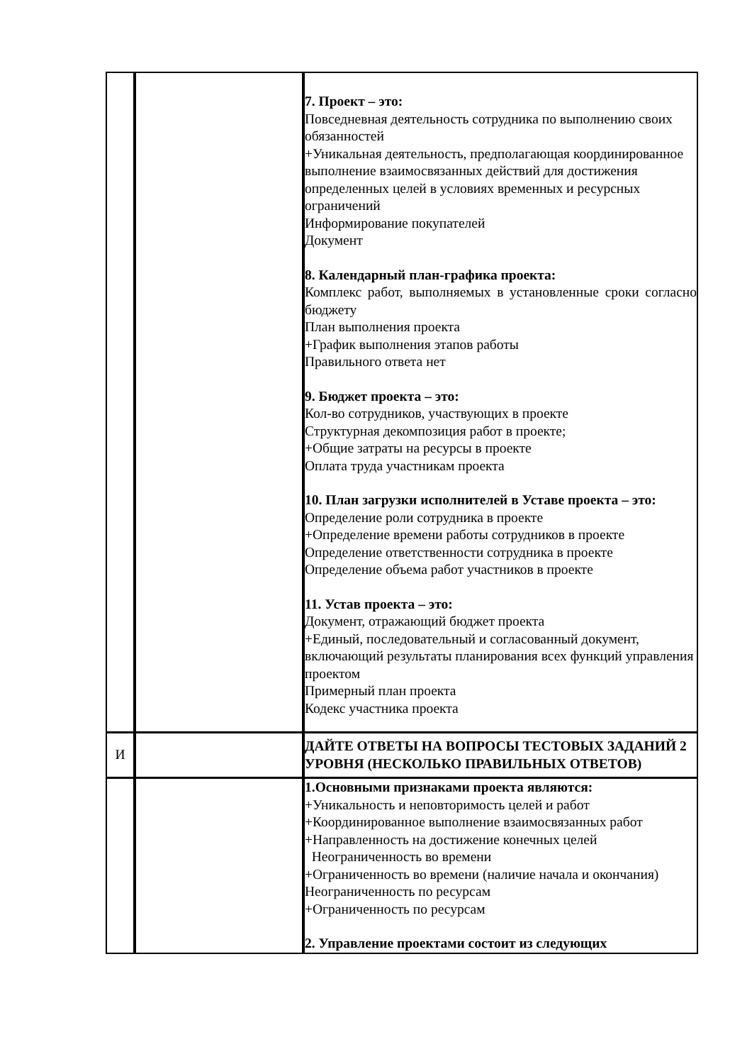| | | 7. Проект – это: Повседневная деятельность сотрудника по выполнению своих обязанностей +Уникальная деятельность, предполагающая координированное выполнение взаимосвязанных действий для достижения определенных целей в условиях временных и ресурсных ограничений Информирование покупателей Документ 8. Календарный план-графика проекта: Комплекс работ, выполняемых в установленные сроки согласно бюджету План выполнения проекта +График выполнения этапов работы Правильного ответа нет 9. Бюджет проекта – это: Кол-во сотрудников, участвующих в проекте Структурная декомпозиция работ в проекте; +Общие затраты на ресурсы в проекте Оплата труда участникам проекта 10. План загрузки исполнителей в Уставе проекта – это: Определение роли сотрудника в проекте +Определение времени работы сотрудников в проекте Определение ответственности сотрудника в проекте Определение объема работ участников в проекте 11. Устав проекта – это: Документ, отражающий бюджет проекта +Единый, последовательный и согласованный документ, включающий результаты планирования всех функций управления проектом Примерный план проекта Кодекс участника проекта |
| И | | ДАЙТЕ ОТВЕТЫ НА ВОПРОСЫ ТЕСТОВЫХ ЗАДАНИЙ 2 УРОВНЯ (НЕСКОЛЬКО ПРАВИЛЬНЫХ ОТВЕТОВ) |
| | | 1.Основными признаками проекта являются: +Уникальность и неповторимость целей и работ +Координированное выполнение взаимосвязанных работ +Направленность на достижение конечных целей Неограниченность во времени +Ограниченность во времени (наличие начала и окончания) Неограниченность по ресурсам +Ограниченность по ресурсам 2. Управление проектами состоит из следующих |